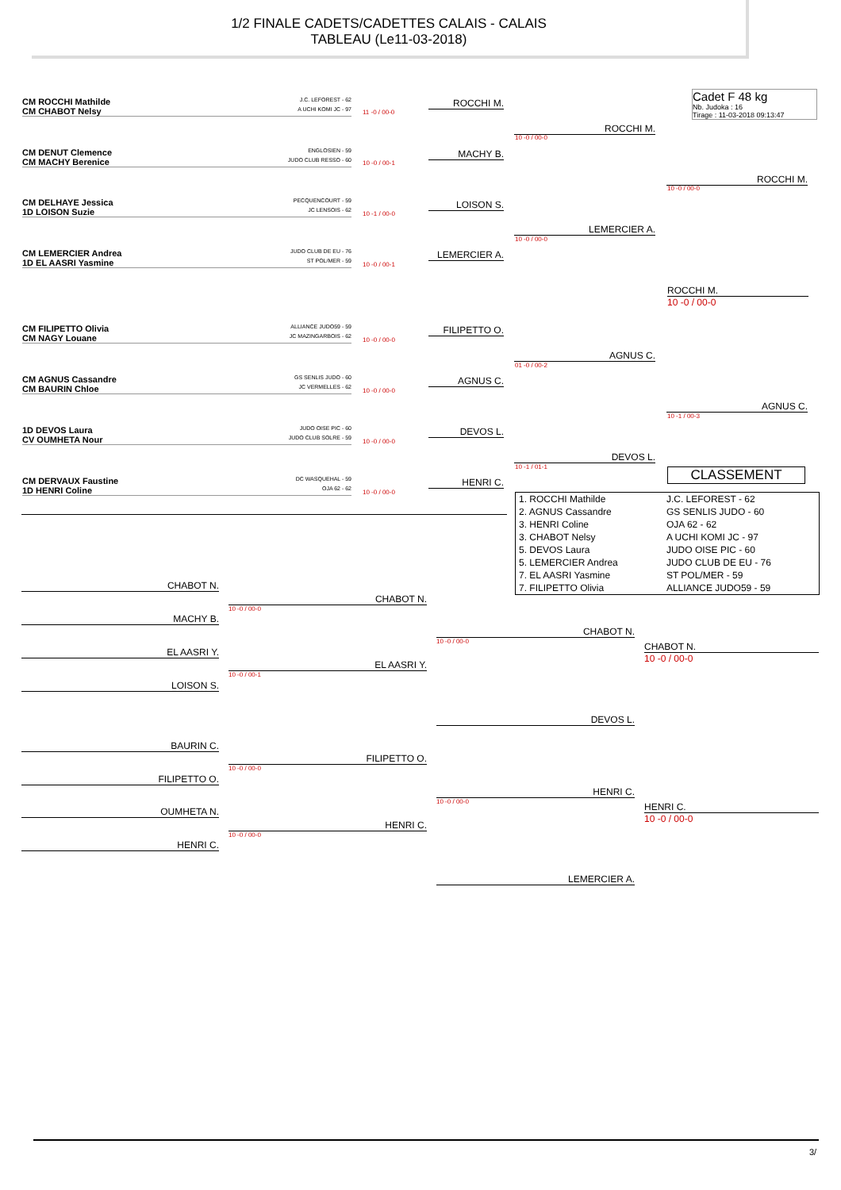1/2 FINALE CADETS/CADETTES CALAIS - CALAIS
TABLEAU (Le11-03-2018)
Cadet F 48 kg
Nb. Judoka : 16
Tirage : 11-03-2018 09:13:47
CM ROCCHI Mathilde J.C. LEFOREST - 62
CM CHABOT Nelsy A UCHI KOMI JC - 97
11 -0 / 00-0
CM DENUT Clemence ENGLOSIEN - 59
CM MACHY Berenice JUDO CLUB RESSO - 60
10 -0 / 00-1
CM DELHAYE Jessica PECQUENCOURT - 59
1D LOISON Suzie JC LENSOIS - 62
10 -1 / 00-0
CM LEMERCIER Andrea JUDO CLUB DE EU - 76
1D EL AASRI Yasmine ST POL/MER - 59
10 -0 / 00-1
CM FILIPETTO Olivia ALLIANCE JUDO59 - 59
CM NAGY Louane JC MAZINGARBOIS - 62
10 -0 / 00-0
CM AGNUS Cassandre GS SENLIS JUDO - 60
CM BAURIN Chloe JC VERMELLES - 62
10 -0 / 00-0
1D DEVOS Laura JUDO OISE PIC - 60
CV OUMHETA Nour JUDO CLUB SOLRE - 59
10 -0 / 00-0
CM DERVAUX Faustine DC WASQUEHAL - 59
1D HENRI Coline OJA 62 - 62
10 -0 / 00-0
ROCCHI M.
MACHY B.
LOISON S.
LEMERCIER A.
FILIPETTO O.
AGNUS C.
DEVOS L.
HENRI C.
ROCCHI M.
10 -0 / 00-0
LEMERCIER A.
10 -0 / 00-0
AGNUS C.
01 -0 / 00-2
DEVOS L.
10 -1 / 01-1
ROCCHI M.
10 -0 / 00-0
AGNUS C.
10 -1 / 00-3
ROCCHI M.
10 -0 / 00-0
CLASSEMENT
| 1. ROCCHI Mathilde | J.C. LEFOREST - 62 |
| 2. AGNUS Cassandre | GS SENLIS JUDO - 60 |
| 3. HENRI Coline | OJA 62 - 62 |
| 3. CHABOT Nelsy | A UCHI KOMI JC - 97 |
| 5. DEVOS Laura | JUDO OISE PIC - 60 |
| 5. LEMERCIER Andrea | JUDO CLUB DE EU - 76 |
| 7. EL AASRI Yasmine | ST POL/MER - 59 |
| 7. FILIPETTO Olivia | ALLIANCE JUDO59 - 59 |
CHABOT N.
MACHY B.
EL AASRI Y.
LOISON S.
BAURIN C.
FILIPETTO O.
OUMHETA N.
HENRI C.
CHABOT N.
10 -0 / 00-0
EL AASRI Y.
10 -0 / 00-1
FILIPETTO O.
10 -0 / 00-0
HENRI C.
10 -0 / 00-0
CHABOT N.
10 -0 / 00-0
DEVOS L.
HENRI C.
10 -0 / 00-0
LEMERCIER A.
CHABOT N.
10 -0 / 00-0
HENRI C.
10 -0 / 00-0
3/